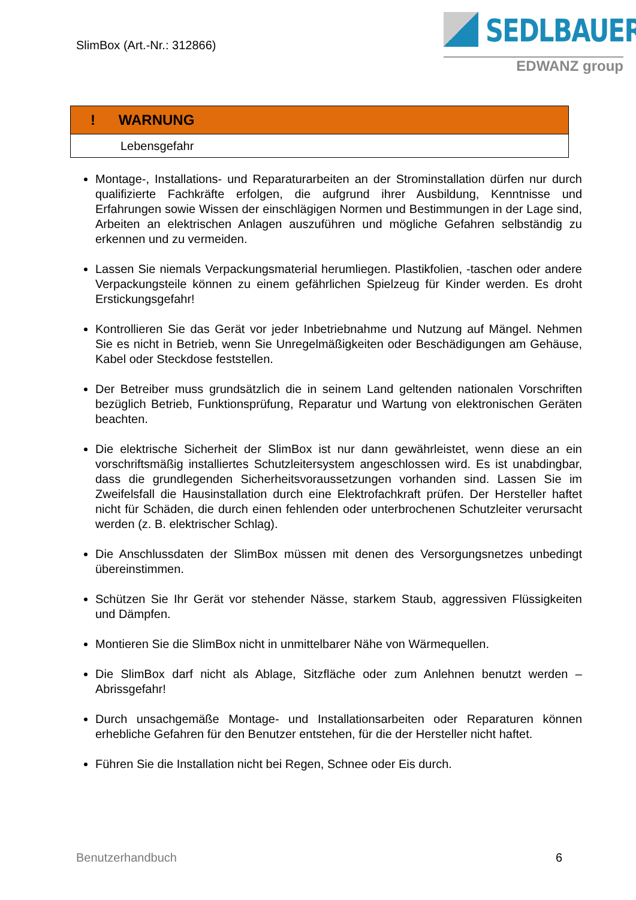SlimBox (Art.-Nr.: 312866)
SEDLBAUER
EDWANZ group
| ! WARNUNG |
| Lebensgefahr |
Montage-, Installations- und Reparaturarbeiten an der Strominstallation dürfen nur durch qualifizierte Fachkräfte erfolgen, die aufgrund ihrer Ausbildung, Kenntnisse und Erfahrungen sowie Wissen der einschlägigen Normen und Bestimmungen in der Lage sind, Arbeiten an elektrischen Anlagen auszuführen und mögliche Gefahren selbständig zu erkennen und zu vermeiden.
Lassen Sie niemals Verpackungsmaterial herumliegen. Plastikfolien, -taschen oder andere Verpackungsteile können zu einem gefährlichen Spielzeug für Kinder werden. Es droht Erstickungsgefahr!
Kontrollieren Sie das Gerät vor jeder Inbetriebnahme und Nutzung auf Mängel. Nehmen Sie es nicht in Betrieb, wenn Sie Unregelmäßigkeiten oder Beschädigungen am Gehäuse, Kabel oder Steckdose feststellen.
Der Betreiber muss grundsätzlich die in seinem Land geltenden nationalen Vorschriften bezüglich Betrieb, Funktionsprüfung, Reparatur und Wartung von elektronischen Geräten beachten.
Die elektrische Sicherheit der SlimBox ist nur dann gewährleistet, wenn diese an ein vorschriftsmäßig installiertes Schutzleitersystem angeschlossen wird. Es ist unabdingbar, dass die grundlegenden Sicherheitsvoraussetzungen vorhanden sind. Lassen Sie im Zweifelsfall die Hausinstallation durch eine Elektrofachkraft prüfen. Der Hersteller haftet nicht für Schäden, die durch einen fehlenden oder unterbrochenen Schutzleiter verursacht werden (z. B. elektrischer Schlag).
Die Anschlussdaten der SlimBox müssen mit denen des Versorgungsnetzes unbedingt übereinstimmen.
Schützen Sie Ihr Gerät vor stehender Nässe, starkem Staub, aggressiven Flüssigkeiten und Dämpfen.
Montieren Sie die SlimBox nicht in unmittelbarer Nähe von Wärmequellen.
Die SlimBox darf nicht als Ablage, Sitzfläche oder zum Anlehnen benutzt werden – Abrissgefahr!
Durch unsachgemäße Montage- und Installationsarbeiten oder Reparaturen können erhebliche Gefahren für den Benutzer entstehen, für die der Hersteller nicht haftet.
Führen Sie die Installation nicht bei Regen, Schnee oder Eis durch.
Benutzerhandbuch 6